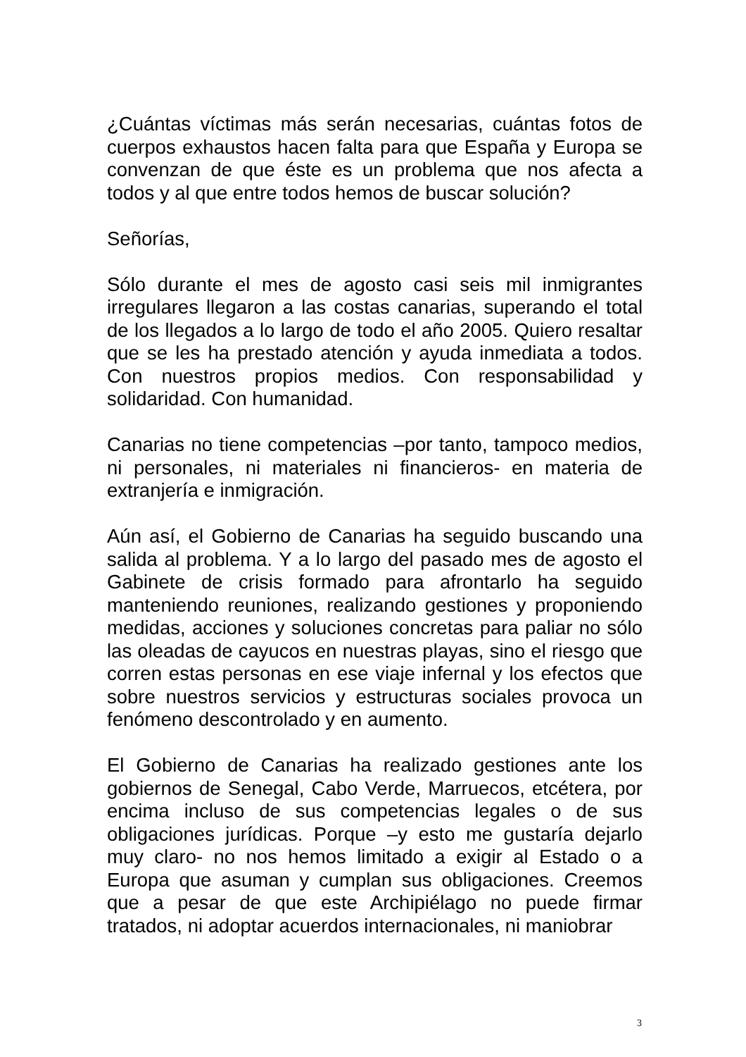¿Cuántas víctimas más serán necesarias, cuántas fotos de cuerpos exhaustos hacen falta para que España y Europa se convenzan de que éste es un problema que nos afecta a todos y al que entre todos hemos de buscar solución?
Señorías,
Sólo durante el mes de agosto casi seis mil inmigrantes irregulares llegaron a las costas canarias, superando el total de los llegados a lo largo de todo el año 2005. Quiero resaltar que se les ha prestado atención y ayuda inmediata a todos. Con nuestros propios medios. Con responsabilidad y solidaridad. Con humanidad.
Canarias no tiene competencias –por tanto, tampoco medios, ni personales, ni materiales ni financieros- en materia de extranjería e inmigración.
Aún así, el Gobierno de Canarias ha seguido buscando una salida al problema. Y a lo largo del pasado mes de agosto el Gabinete de crisis formado para afrontarlo ha seguido manteniendo reuniones, realizando gestiones y proponiendo medidas, acciones y soluciones concretas para paliar no sólo las oleadas de cayucos en nuestras playas, sino el riesgo que corren estas personas en ese viaje infernal y los efectos que sobre nuestros servicios y estructuras sociales provoca un fenómeno descontrolado y en aumento.
El Gobierno de Canarias ha realizado gestiones ante los gobiernos de Senegal, Cabo Verde, Marruecos, etcétera, por encima incluso de sus competencias legales o de sus obligaciones jurídicas. Porque –y esto me gustaría dejarlo muy claro- no nos hemos limitado a exigir al Estado o a Europa que asuman y cumplan sus obligaciones. Creemos que a pesar de que este Archipiélago no puede firmar tratados, ni adoptar acuerdos internacionales, ni maniobrar
3